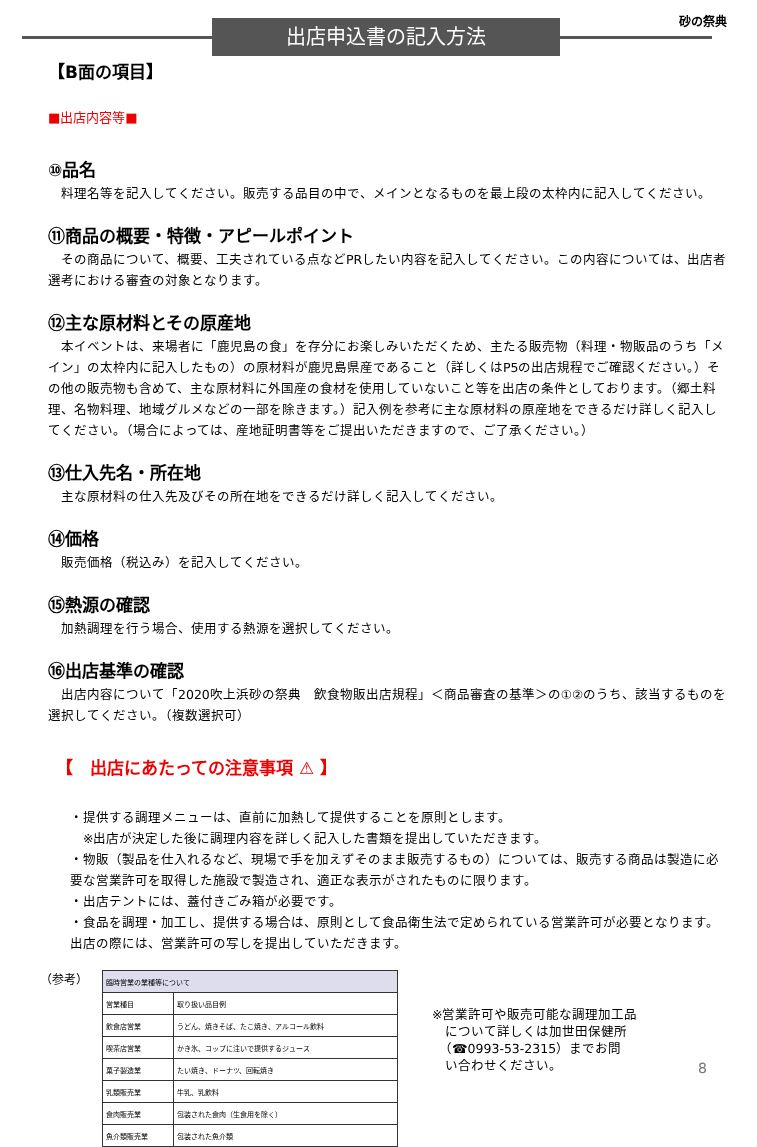出店申込書の記入方法 砂の祭典
【B面の項目】
■出店内容等■
⑩品名
　料理名等を記入してください。販売する品目の中で、メインとなるものを最上段の太枠内に記入してください。
⑪商品の概要・特徴・アピールポイント
　その商品について、概要、工夫されている点などPRしたい内容を記入してください。この内容については、出店者選考における審査の対象となります。
⑫主な原材料とその原産地
　本イベントは、来場者に「鹿児島の食」を存分にお楽しみいただくため、主たる販売物（料理・物販品のうち「メイン」の太枠内に記入したもの）の原材料が鹿児島県産であること（詳しくはP5の出店規程でご確認ください。）その他の販売物も含めて、主な原材料に外国産の食材を使用していないこと等を出店の条件としております。（郷土料理、名物料理、地域グルメなどの一部を除きます。）記入例を参考に主な原材料の原産地をできるだけ詳しく記入してください。（場合によっては、産地証明書等をご提出いただきますので、ご了承ください。）
⑬仕入先名・所在地
　主な原材料の仕入先及びその所在地をできるだけ詳しく記入してください。
⑭価格
　販売価格（税込み）を記入してください。
⑮熱源の確認
　加熱調理を行う場合、使用する熱源を選択してください。
⑯出店基準の確認
　出店内容について「2020吹上浜砂の祭典　飲食物販出店規程」＜商品審査の基準＞の①②のうち、該当するものを選択してください。（複数選択可）
【　出店にあたっての注意事項 ⚠ 】
・提供する調理メニューは、直前に加熱して提供することを原則とします。
　※出店が決定した後に調理内容を詳しく記入した書類を提出していただきます。
・物販（製品を仕入れるなど、現場で手を加えずそのまま販売するもの）については、販売する商品は製造に必要な営業許可を取得した施設で製造され、適正な表示がされたものに限ります。
・出店テントには、蓋付きごみ箱が必要です。
・食品を調理・加工し、提供する場合は、原則として食品衛生法で定められている営業許可が必要となります。出店の際には、営業許可の写しを提出していただきます。
（参考）
| 臨時営業の業種等について | |
| --- | --- |
| 営業種目 | 取り扱い品目例 |
| 飲食店営業 | うどん、焼きそば、たこ焼き、アルコール飲料 |
| 喫茶店営業 | かき氷、コップに注いで提供するジュース |
| 菓子製造業 | たい焼き、ドーナツ、回転焼き |
| 乳類販売業 | 牛乳、乳飲料 |
| 食肉販売業 | 包装された食肉（生食用を除く） |
| 魚介類販売業 | 包装された魚介類 |
※営業許可や販売可能な調理加工品
　について詳しくは加世田保健所
　（☎0993-53-2315）までお問
　い合わせください。
8